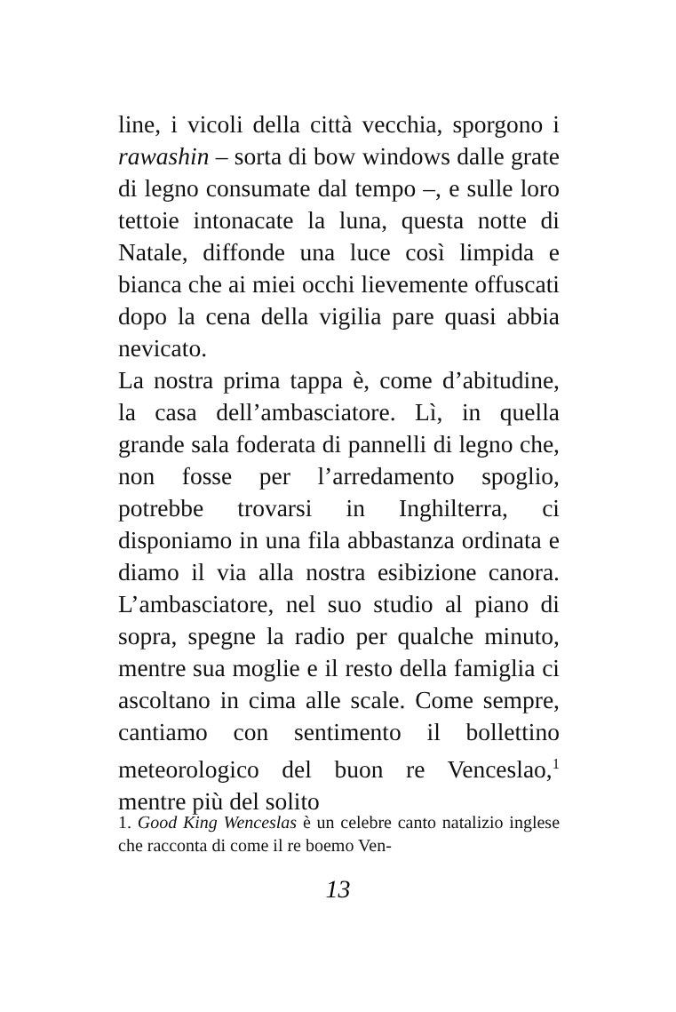line, i vicoli della città vecchia, sporgono i rawashin – sorta di bow windows dalle grate di legno consumate dal tempo –, e sulle loro tettoie intonacate la luna, questa notte di Natale, diffonde una luce così limpida e bianca che ai miei occhi lievemente offuscati dopo la cena della vigilia pare quasi abbia nevicato.
La nostra prima tappa è, come d’abitudine, la casa dell’ambasciatore. Lì, in quella grande sala foderata di pannelli di legno che, non fosse per l’arredamento spoglio, potrebbe trovarsi in Inghilterra, ci disponiamo in una fila abbastanza ordinata e diamo il via alla nostra esibizione canora. L’ambasciatore, nel suo studio al piano di sopra, spegne la radio per qualche minuto, mentre sua moglie e il resto della famiglia ci ascoltano in cima alle scale. Come sempre, cantiamo con sentimento il bollettino meteorologico del buon re Venceslao,<sup>1</sup> mentre più del solito
1. Good King Wenceslas è un celebre canto natalizio inglese che racconta di come il re boemo Ven-
13